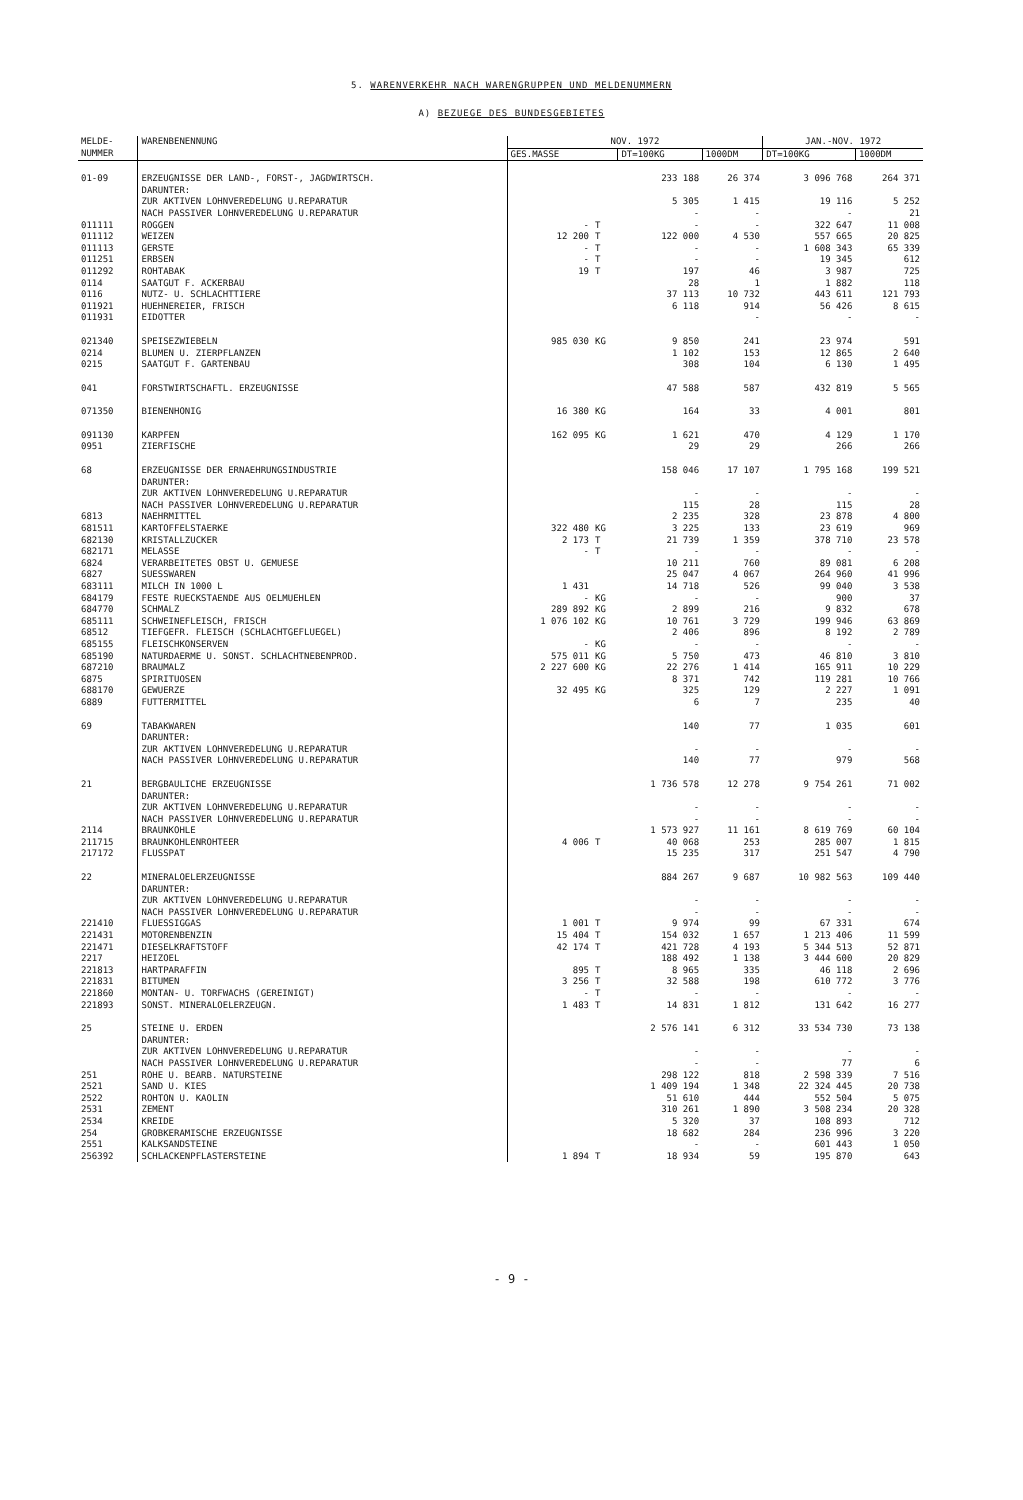5. WARENVERKEHR NACH WARENGRUPPEN UND MELDENUMMERN
A) BEZUEGE DES BUNDESGEBIETES
| MELDE- NUMMER | WARENBENENNUNG | NOV. 1972 | | | | JAN.-NOV. 1972 | |
| --- | --- | --- | --- | --- | --- | --- | --- |
| | | GES.MASSE | | DT=100KG | 1000DM | DT=100KG | 1000DM |
| 01-09 | ERZEUGNISSE DER LAND-, FORST-, JAGDWIRTSCH. | | | 233 188 | 26 374 | 3 096 768 | 264 371 |
| | DARUNTER: | | | | | | |
| | ZUR AKTIVEN LOHNVEREDELUNG U.REPARATUR | | | 5 305 | 1 415 | 19 116 | 5 252 |
| | NACH PASSIVER LOHNVEREDELUNG U.REPARATUR | | | - | - | - | 21 |
| 011111 | ROGGEN | - | T | - | - | 322 647 | 11 008 |
| 011112 | WEIZEN | 12 200 | T | 122 000 | 4 530 | 557 665 | 20 825 |
| 011113 | GERSTE | - | T | - | - | 1 608 343 | 65 339 |
| 011251 | ERBSEN | - | T | - | - | 19 345 | 612 |
| 011292 | ROHTABAK | 19 | T | 197 | 46 | 3 987 | 725 |
| 0114 | SAATGUT F. ACKERBAU | | | 28 | 1 | 1 882 | 118 |
| 0116 | NUTZ- U. SCHLACHTTIERE | | | 37 113 | 10 732 | 443 611 | 121 793 |
| 011921 | HUEHNEREIER, FRISCH | | | 6 118 | 914 | 56 426 | 8 615 |
| 011931 | EIDOTTER | | | | - | - | - |
| 021340 | SPEISEZWIEBELN | 985 030 | KG | 9 850 | 241 | 23 974 | 591 |
| 0214 | BLUMEN U. ZIERPFLANZEN | | | 1 102 | 153 | 12 865 | 2 640 |
| 0215 | SAATGUT F. GARTENBAU | | | 308 | 104 | 6 130 | 1 495 |
| 041 | FORSTWIRTSCHAFTL. ERZEUGNISSE | | | 47 588 | 587 | 432 819 | 5 565 |
| 071350 | BIENENHONIG | 16 380 | KG | 164 | 33 | 4 001 | 801 |
| 091130 | KARPFEN | 162 095 | KG | 1 621 | 470 | 4 129 | 1 170 |
| 0951 | ZIERFISCHE | | | 29 | 29 | 266 | 266 |
| 68 | ERZEUGNISSE DER ERNAEHRUNGSINDUSTRIE | | | 158 046 | 17 107 | 1 795 168 | 199 521 |
| | DARUNTER: | | | | | | |
| | ZUR AKTIVEN LOHNVEREDELUNG U.REPARATUR | | | - | - | - | - |
| | NACH PASSIVER LOHNVEREDELUNG U.REPARATUR | | | 115 | 28 | 115 | 28 |
| 6813 | NAEHRMITTEL | | | 2 235 | 328 | 23 878 | 4 800 |
| 681511 | KARTOFFELSTAERKE | 322 480 | KG | 3 225 | 133 | 23 619 | 969 |
| 682130 | KRISTALLZUCKER | 2 173 | T | 21 739 | 1 359 | 378 710 | 23 578 |
| 682171 | MELASSE | - | T | - | - | - | - |
| 6824 | VERARBEITETES OBST U. GEMUESE | | | 10 211 | 760 | 89 081 | 6 208 |
| 6827 | SUESSWAREN | | | 25 047 | 4 067 | 264 960 | 41 996 |
| 683111 | MILCH IN 1000 L | 1 431 | | 14 718 | 526 | 99 040 | 3 538 |
| 684179 | FESTE RUECKSTAENDE AUS OELMUEHLEN | - | KG | - | - | 900 | 37 |
| 684770 | SCHMALZ | 289 892 | KG | 2 899 | 216 | 9 832 | 678 |
| 685111 | SCHWEINEFLEISCH, FRISCH | 1 076 102 | KG | 10 761 | 3 729 | 199 946 | 63 869 |
| 68512 | TIEFGEFR. FLEISCH (SCHLACHTGEFLUEGEL) | | | 2 406 | 896 | 8 192 | 2 789 |
| 685155 | FLEISCHKONSERVEN | - | KG | - | - | - | - |
| 685190 | NATURDAERME U. SONST. SCHLACHTNEBENPROD. | 575 011 | KG | 5 750 | 473 | 46 810 | 3 810 |
| 687210 | BRAUMALZ | 2 227 600 | KG | 22 276 | 1 414 | 165 911 | 10 229 |
| 6875 | SPIRITUOSEN | | | 8 371 | 742 | 119 281 | 10 766 |
| 688170 | GEWUERZE | 32 495 | KG | 325 | 129 | 2 227 | 1 091 |
| 6889 | FUTTERMITTEL | | | 6 | 7 | 235 | 40 |
| 69 | TABAKWAREN | | | 140 | 77 | 1 035 | 601 |
| | DARUNTER: | | | | | | |
| | ZUR AKTIVEN LOHNVEREDELUNG U.REPARATUR | | | - | - | - | - |
| | NACH PASSIVER LOHNVEREDELUNG U.REPARATUR | | | 140 | 77 | 979 | 568 |
| 21 | BERGBAULICHE ERZEUGNISSE | | | 1 736 578 | 12 278 | 9 754 261 | 71 002 |
| | DARUNTER: | | | | | | |
| | ZUR AKTIVEN LOHNVEREDELUNG U.REPARATUR | | | - | - | - | - |
| | NACH PASSIVER LOHNVEREDELUNG U.REPARATUR | | | - | - | - | - |
| 2114 | BRAUNKOHLE | | | 1 573 927 | 11 161 | 8 619 769 | 60 104 |
| 211715 | BRAUNKOHLENROHTEER | 4 006 | T | 40 068 | 253 | 285 007 | 1 815 |
| 217172 | FLUSSPAT | | | 15 235 | 317 | 251 547 | 4 790 |
| 22 | MINERALOELERZEUGNISSE | | | 884 267 | 9 687 | 10 982 563 | 109 440 |
| | DARUNTER: | | | | | | |
| | ZUR AKTIVEN LOHNVEREDELUNG U.REPARATUR | | | - | - | - | - |
| | NACH PASSIVER LOHNVEREDELUNG U.REPARATUR | | | - | - | - | - |
| 221410 | FLUESSIGGAS | 1 001 | T | 9 974 | 99 | 67 331 | 674 |
| 221431 | MOTORENBENZIN | 15 404 | T | 154 032 | 1 657 | 1 213 406 | 11 599 |
| 221471 | DIESELKRAFTSTOFF | 42 174 | T | 421 728 | 4 193 | 5 344 513 | 52 871 |
| 2217 | HEIZOEL | | | 188 492 | 1 138 | 3 444 600 | 20 829 |
| 221813 | HARTPARAFFIN | 895 | T | 8 965 | 335 | 46 118 | 2 696 |
| 221831 | BITUMEN | 3 256 | T | 32 588 | 198 | 610 772 | 3 776 |
| 221860 | MONTAN- U. TORFWACHS (GEREINIGT) | - | T | - | - | - | - |
| 221893 | SONST. MINERALOELERZEUGN. | 1 483 | T | 14 831 | 1 812 | 131 642 | 16 277 |
| 25 | STEINE U. ERDEN | | | 2 576 141 | 6 312 | 33 534 730 | 73 138 |
| | DARUNTER: | | | | | | |
| | ZUR AKTIVEN LOHNVEREDELUNG U.REPARATUR | | | - | - | - | - |
| | NACH PASSIVER LOHNVEREDELUNG U.REPARATUR | | | - | - | 77 | 6 |
| 251 | ROHE U. BEARB. NATURSTEINE | | | 298 122 | 818 | 2 598 339 | 7 516 |
| 2521 | SAND U. KIES | | | 1 409 194 | 1 348 | 22 324 445 | 20 738 |
| 2522 | ROHTON U. KAOLIN | | | 51 610 | 444 | 552 504 | 5 075 |
| 2531 | ZEMENT | | | 310 261 | 1 890 | 3 508 234 | 20 328 |
| 2534 | KREIDE | | | 5 320 | 37 | 108 893 | 712 |
| 254 | GROBKERAMISCHE ERZEUGNISSE | | | 18 682 | 284 | 236 996 | 3 220 |
| 2551 | KALKSANDSTEINE | | | - | - | 601 443 | 1 050 |
| 256392 | SCHLACKENPFLASTERSTEINE | 1 894 | T | 18 934 | 59 | 195 870 | 643 |
- 9 -